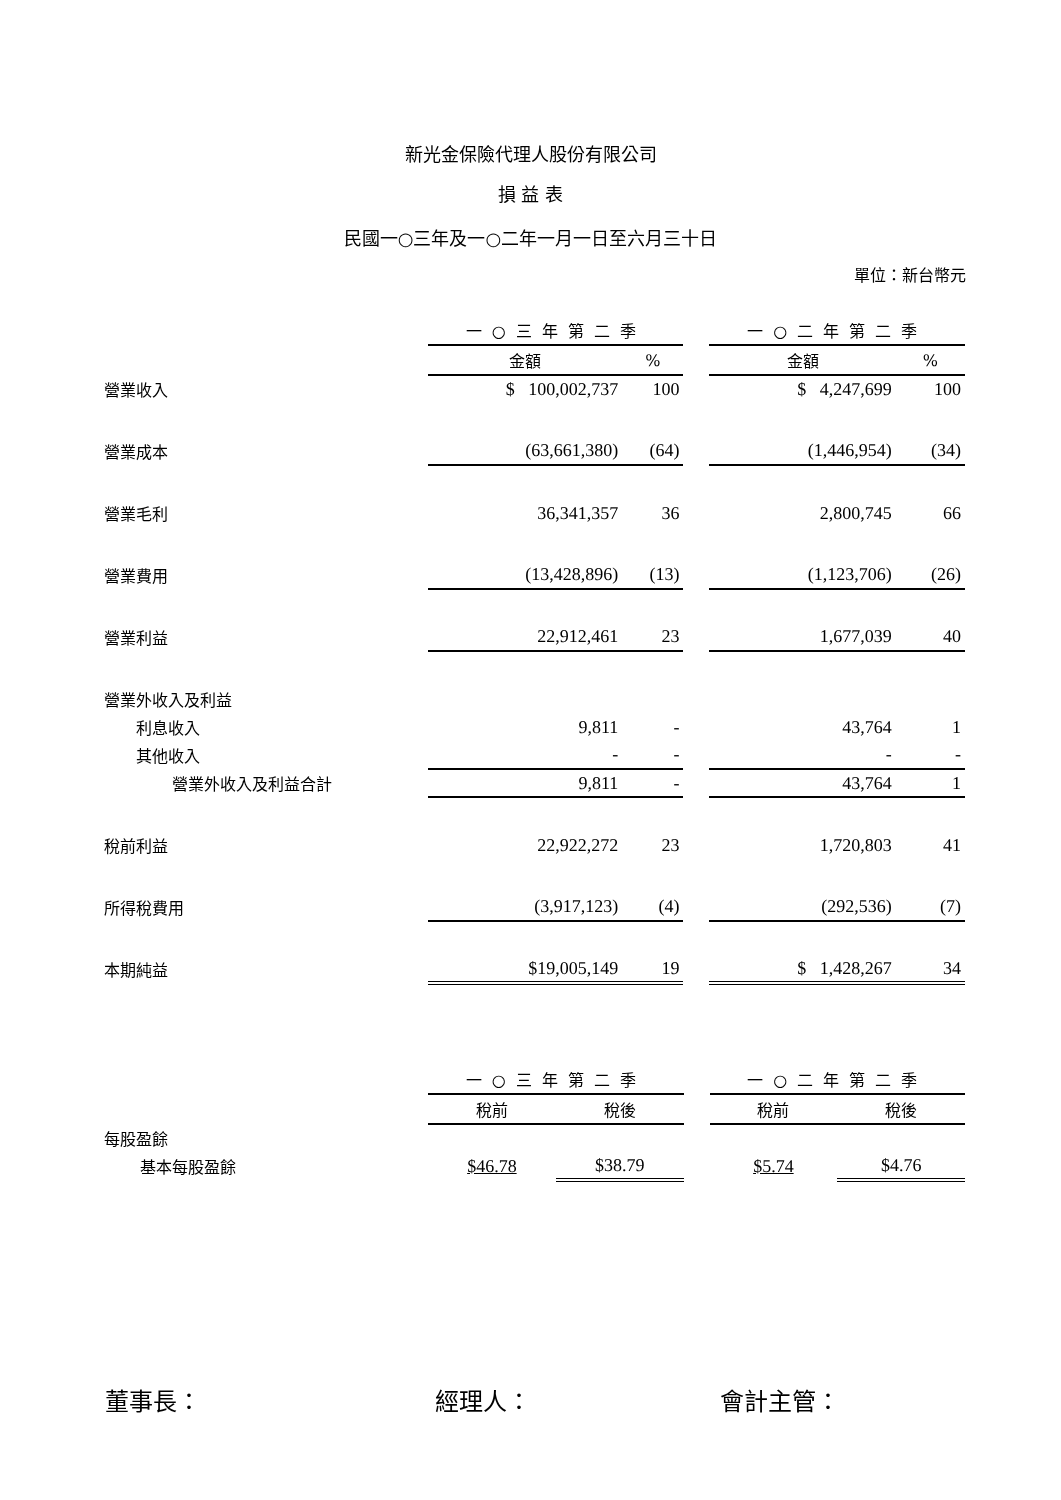新光金保險代理人股份有限公司
損 益 表
民國一○三年及一○二年一月一日至六月三十日
單位：新台幣元
| | 一○三年第二季 | | | 一○二年第二季 | |
| | 金額 | % | | 金額 | % |
| 營業收入 | $ 100,002,737 | 100 | | $ 4,247,699 | 100 |
| 營業成本 | (63,661,380) | (64) | | (1,446,954) | (34) |
| 營業毛利 | 36,341,357 | 36 | | 2,800,745 | 66 |
| 營業費用 | (13,428,896) | (13) | | (1,123,706) | (26) |
| 營業利益 | 22,912,461 | 23 | | 1,677,039 | 40 |
| 營業外收入及利益 | | | | | |
| 利息收入 | 9,811 | - | | 43,764 | 1 |
| 其他收入 | - | - | | - | - |
| 營業外收入及利益合計 | 9,811 | - | | 43,764 | 1 |
| 稅前利益 | 22,922,272 | 23 | | 1,720,803 | 41 |
| 所得稅費用 | (3,917,123) | (4) | | (292,536) | (7) |
| 本期純益 | $19,005,149 | 19 | | $ 1,428,267 | 34 |
| | 一○三年第二季 | | | 一○二年第二季 | |
| | 稅前 | 稅後 | | 稅前 | 稅後 |
| 每股盈餘 | | | | | |
| 基本每股盈餘 | $46.78 | $38.79 | | $5.74 | $4.76 |
董事長： 經理人： 會計主管：